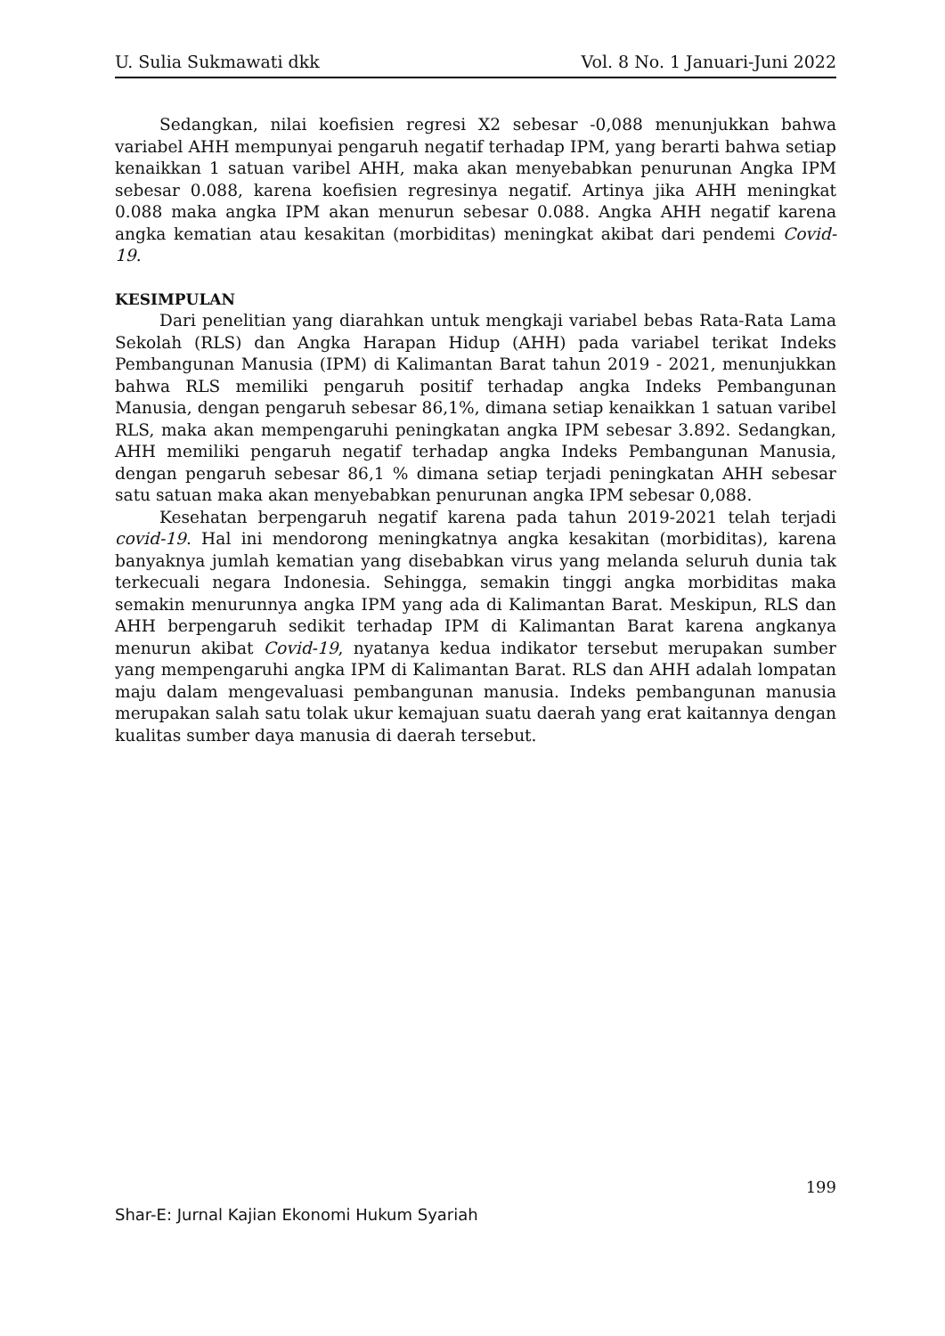U. Sulia Sukmawati dkk Vol. 8 No. 1 Januari-Juni 2022
Sedangkan, nilai koefisien regresi X2 sebesar -0,088 menunjukkan bahwa variabel AHH mempunyai pengaruh negatif terhadap IPM, yang berarti bahwa setiap kenaikkan 1 satuan varibel AHH, maka akan menyebabkan penurunan Angka IPM sebesar 0.088, karena koefisien regresinya negatif. Artinya jika AHH meningkat 0.088 maka angka IPM akan menurun sebesar 0.088. Angka AHH negatif karena angka kematian atau kesakitan (morbiditas) meningkat akibat dari pendemi Covid-19.
KESIMPULAN
Dari penelitian yang diarahkan untuk mengkaji variabel bebas Rata-Rata Lama Sekolah (RLS) dan Angka Harapan Hidup (AHH) pada variabel terikat Indeks Pembangunan Manusia (IPM) di Kalimantan Barat tahun 2019 - 2021, menunjukkan bahwa RLS memiliki pengaruh positif terhadap angka Indeks Pembangunan Manusia, dengan pengaruh sebesar 86,1%, dimana setiap kenaikkan 1 satuan varibel RLS, maka akan mempengaruhi peningkatan angka IPM sebesar 3.892. Sedangkan, AHH memiliki pengaruh negatif terhadap angka Indeks Pembangunan Manusia, dengan pengaruh sebesar 86,1 % dimana setiap terjadi peningkatan AHH sebesar satu satuan maka akan menyebabkan penurunan angka IPM sebesar 0,088.
Kesehatan berpengaruh negatif karena pada tahun 2019-2021 telah terjadi covid-19. Hal ini mendorong meningkatnya angka kesakitan (morbiditas), karena banyaknya jumlah kematian yang disebabkan virus yang melanda seluruh dunia tak terkecuali negara Indonesia. Sehingga, semakin tinggi angka morbiditas maka semakin menurunnya angka IPM yang ada di Kalimantan Barat. Meskipun, RLS dan AHH berpengaruh sedikit terhadap IPM di Kalimantan Barat karena angkanya menurun akibat Covid-19, nyatanya kedua indikator tersebut merupakan sumber yang mempengaruhi angka IPM di Kalimantan Barat. RLS dan AHH adalah lompatan maju dalam mengevaluasi pembangunan manusia. Indeks pembangunan manusia merupakan salah satu tolak ukur kemajuan suatu daerah yang erat kaitannya dengan kualitas sumber daya manusia di daerah tersebut.
199
Shar-E: Jurnal Kajian Ekonomi Hukum Syariah